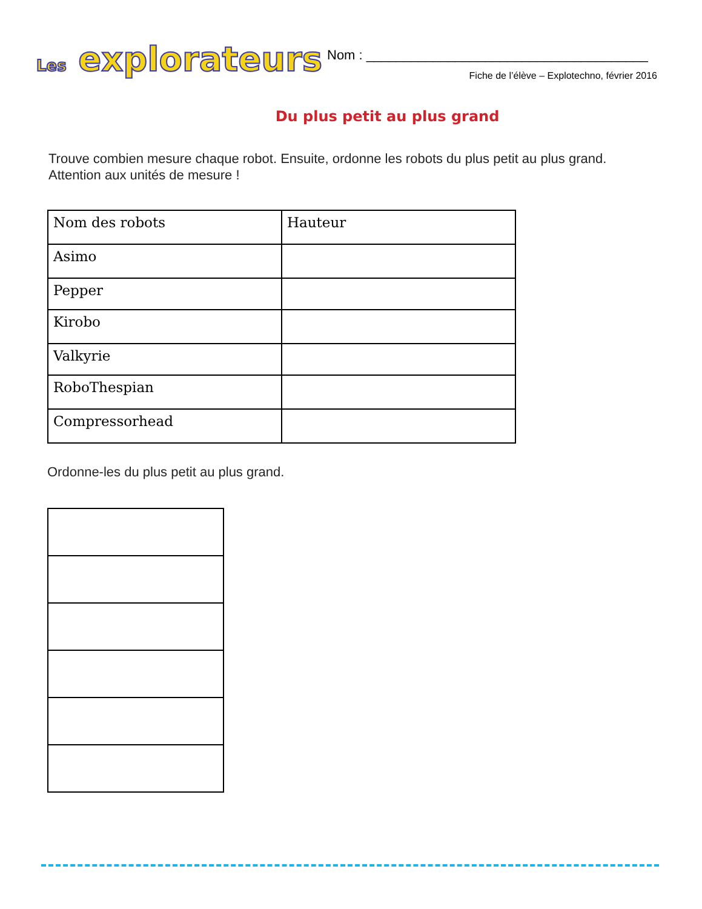Les explorateurs
Nom : ______________________________________
Fiche de l’élève – Explotechno, février 2016
Du plus petit au plus grand
Trouve combien mesure chaque robot. Ensuite, ordonne les robots du plus petit au plus grand. Attention aux unités de mesure !
| Nom des robots | Hauteur |
| Asimo | |
| Pepper | |
| Kirobo | |
| Valkyrie | |
| RoboThespian | |
| Compressorhead | |
Ordonne-les du plus petit au plus grand.